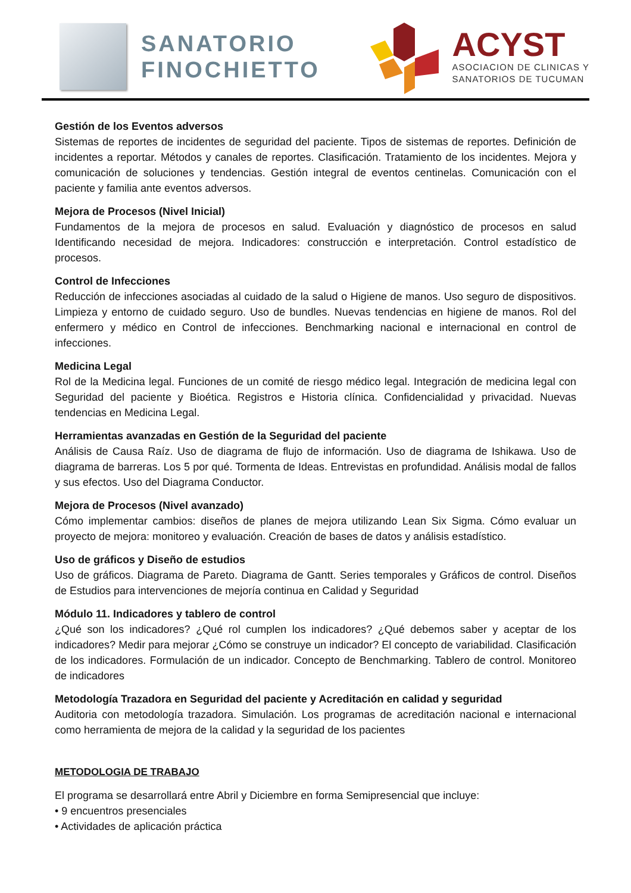SANATORIO
FINOCHIETTO
ACYST
ASOCIACION DE CLINICAS Y
SANATORIOS DE TUCUMAN
Gestión de los Eventos adversos
Sistemas de reportes de incidentes de seguridad del paciente. Tipos de sistemas de reportes. Definición de incidentes a reportar. Métodos y canales de reportes. Clasificación. Tratamiento de los incidentes. Mejora y comunicación de soluciones y tendencias. Gestión integral de eventos centinelas. Comunicación con el paciente y familia ante eventos adversos.
Mejora de Procesos (Nivel Inicial)
Fundamentos de la mejora de procesos en salud. Evaluación y diagnóstico de procesos en salud Identificando necesidad de mejora. Indicadores: construcción e interpretación. Control estadístico de procesos.
Control de Infecciones
Reducción de infecciones asociadas al cuidado de la salud o Higiene de manos. Uso seguro de dispositivos. Limpieza y entorno de cuidado seguro. Uso de bundles. Nuevas tendencias en higiene de manos. Rol del enfermero y médico en Control de infecciones. Benchmarking nacional e internacional en control de infecciones.
Medicina Legal
Rol de la Medicina legal. Funciones de un comité de riesgo médico legal. Integración de medicina legal con Seguridad del paciente y Bioética. Registros e Historia clínica. Confidencialidad y privacidad. Nuevas tendencias en Medicina Legal.
Herramientas avanzadas en Gestión de la Seguridad del paciente
Análisis de Causa Raíz. Uso de diagrama de flujo de información. Uso de diagrama de Ishikawa. Uso de diagrama de barreras. Los 5 por qué. Tormenta de Ideas. Entrevistas en profundidad. Análisis modal de fallos y sus efectos. Uso del Diagrama Conductor.
Mejora de Procesos (Nivel avanzado)
Cómo implementar cambios: diseños de planes de mejora utilizando Lean Six Sigma. Cómo evaluar un proyecto de mejora: monitoreo y evaluación. Creación de bases de datos y análisis estadístico.
Uso de gráficos y Diseño de estudios
Uso de gráficos. Diagrama de Pareto. Diagrama de Gantt. Series temporales y Gráficos de control. Diseños de Estudios para intervenciones de mejoría continua en Calidad y Seguridad
Módulo 11. Indicadores y tablero de control
¿Qué son los indicadores? ¿Qué rol cumplen los indicadores? ¿Qué debemos saber y aceptar de los indicadores? Medir para mejorar ¿Cómo se construye un indicador? El concepto de variabilidad. Clasificación de los indicadores. Formulación de un indicador. Concepto de Benchmarking. Tablero de control. Monitoreo de indicadores
Metodología Trazadora en Seguridad del paciente y Acreditación en calidad y seguridad
Auditoria con metodología trazadora. Simulación. Los programas de acreditación nacional e internacional como herramienta de mejora de la calidad y la seguridad de los pacientes
METODOLOGIA DE TRABAJO
El programa se desarrollará entre Abril y Diciembre en forma Semipresencial que incluye:
• 9 encuentros presenciales
• Actividades de aplicación práctica